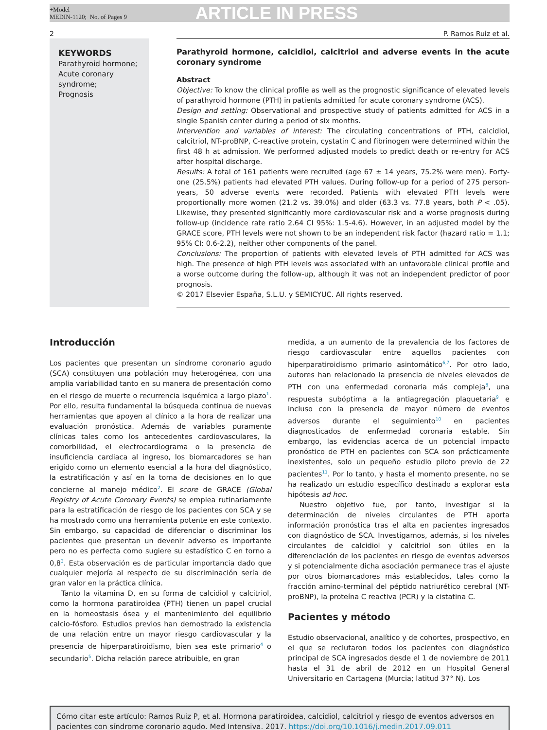+Model
MEDIN-1120; No. of Pages 9
ARTICLE IN PRESS
2 P. Ramos Ruiz et al.
KEYWORDS
Parathyroid hormone;
Acute coronary syndrome;
Prognosis
Parathyroid hormone, calcidiol, calcitriol and adverse events in the acute coronary syndrome
Abstract
Objective: To know the clinical profile as well as the prognostic significance of elevated levels of parathyroid hormone (PTH) in patients admitted for acute coronary syndrome (ACS).
Design and setting: Observational and prospective study of patients admitted for ACS in a single Spanish center during a period of six months.
Intervention and variables of interest: The circulating concentrations of PTH, calcidiol, calcitriol, NT-proBNP, C-reactive protein, cystatin C and fibrinogen were determined within the first 48 h at admission. We performed adjusted models to predict death or re-entry for ACS after hospital discharge.
Results: A total of 161 patients were recruited (age 67 ± 14 years, 75.2% were men). Forty-one (25.5%) patients had elevated PTH values. During follow-up for a period of 275 person-years, 50 adverse events were recorded. Patients with elevated PTH levels were proportionally more women (21.2 vs. 39.0%) and older (63.3 vs. 77.8 years, both P < .05). Likewise, they presented significantly more cardiovascular risk and a worse prognosis during follow-up (incidence rate ratio 2.64 CI 95%: 1.5-4.6). However, in an adjusted model by the GRACE score, PTH levels were not shown to be an independent risk factor (hazard ratio = 1.1; 95% CI: 0.6-2.2), neither other components of the panel.
Conclusions: The proportion of patients with elevated levels of PTH admitted for ACS was high. The presence of high PTH levels was associated with an unfavorable clinical profile and a worse outcome during the follow-up, although it was not an independent predictor of poor prognosis.
© 2017 Elsevier España, S.L.U. y SEMICYUC. All rights reserved.
Introducción
Los pacientes que presentan un síndrome coronario agudo (SCA) constituyen una población muy heterogénea, con una amplia variabilidad tanto en su manera de presentación como en el riesgo de muerte o recurrencia isquémica a largo plazo<sup>1</sup>. Por ello, resulta fundamental la búsqueda continua de nuevas herramientas que apoyen al clínico a la hora de realizar una evaluación pronóstica. Además de variables puramente clínicas tales como los antecedentes cardiovasculares, la comorbilidad, el electrocardiograma o la presencia de insuficiencia cardiaca al ingreso, los biomarcadores se han erigido como un elemento esencial a la hora del diagnóstico, la estratificación y así en la toma de decisiones en lo que concierne al manejo médico<sup>2</sup>. El score de GRACE (Global Registry of Acute Coronary Events) se emplea rutinariamente para la estratificación de riesgo de los pacientes con SCA y se ha mostrado como una herramienta potente en este contexto. Sin embargo, su capacidad de diferenciar o discriminar los pacientes que presentan un devenir adverso es importante pero no es perfecta como sugiere su estadístico C en torno a 0,8<sup>3</sup>. Esta observación es de particular importancia dado que cualquier mejoría al respecto de su discriminación sería de gran valor en la práctica clínica.
Tanto la vitamina D, en su forma de calcidiol y calcitriol, como la hormona paratiroidea (PTH) tienen un papel crucial en la homeostasis ósea y el mantenimiento del equilibrio calcio-fósforo. Estudios previos han demostrado la existencia de una relación entre un mayor riesgo cardiovascular y la presencia de hiperparatiroidismo, bien sea este primario<sup>4</sup> o secundario<sup>5</sup>. Dicha relación parece atribuible, en gran
medida, a un aumento de la prevalencia de los factores de riesgo cardiovascular entre aquellos pacientes con hiperparatiroidismo primario asintomático<sup>6,7</sup>. Por otro lado, autores han relacionado la presencia de niveles elevados de PTH con una enfermedad coronaria más compleja<sup>8</sup>, una respuesta subóptima a la antiagregación plaquetaria<sup>9</sup> e incluso con la presencia de mayor número de eventos adversos durante el seguimiento<sup>10</sup> en pacientes diagnosticados de enfermedad coronaria estable. Sin embargo, las evidencias acerca de un potencial impacto pronóstico de PTH en pacientes con SCA son prácticamente inexistentes, solo un pequeño estudio piloto previo de 22 pacientes<sup>11</sup>. Por lo tanto, y hasta el momento presente, no se ha realizado un estudio específico destinado a explorar esta hipótesis ad hoc.
Nuestro objetivo fue, por tanto, investigar si la determinación de niveles circulantes de PTH aporta información pronóstica tras el alta en pacientes ingresados con diagnóstico de SCA. Investigamos, además, si los niveles circulantes de calcidiol y calcitriol son útiles en la diferenciación de los pacientes en riesgo de eventos adversos y si potencialmente dicha asociación permanece tras el ajuste por otros biomarcadores más establecidos, tales como la fracción amino-terminal del péptido natriurético cerebral (NT-proBNP), la proteína C reactiva (PCR) y la cistatina C.
Pacientes y método
Estudio observacional, analítico y de cohortes, prospectivo, en el que se reclutaron todos los pacientes con diagnóstico principal de SCA ingresados desde el 1 de noviembre de 2011 hasta el 31 de abril de 2012 en un Hospital General Universitario en Cartagena (Murcia; latitud 37° N). Los
Cómo citar este artículo: Ramos Ruiz P, et al. Hormona paratiroidea, calcidiol, calcitriol y riesgo de eventos adversos en pacientes con síndrome coronario agudo. Med Intensiva. 2017. https://doi.org/10.1016/j.medin.2017.09.011